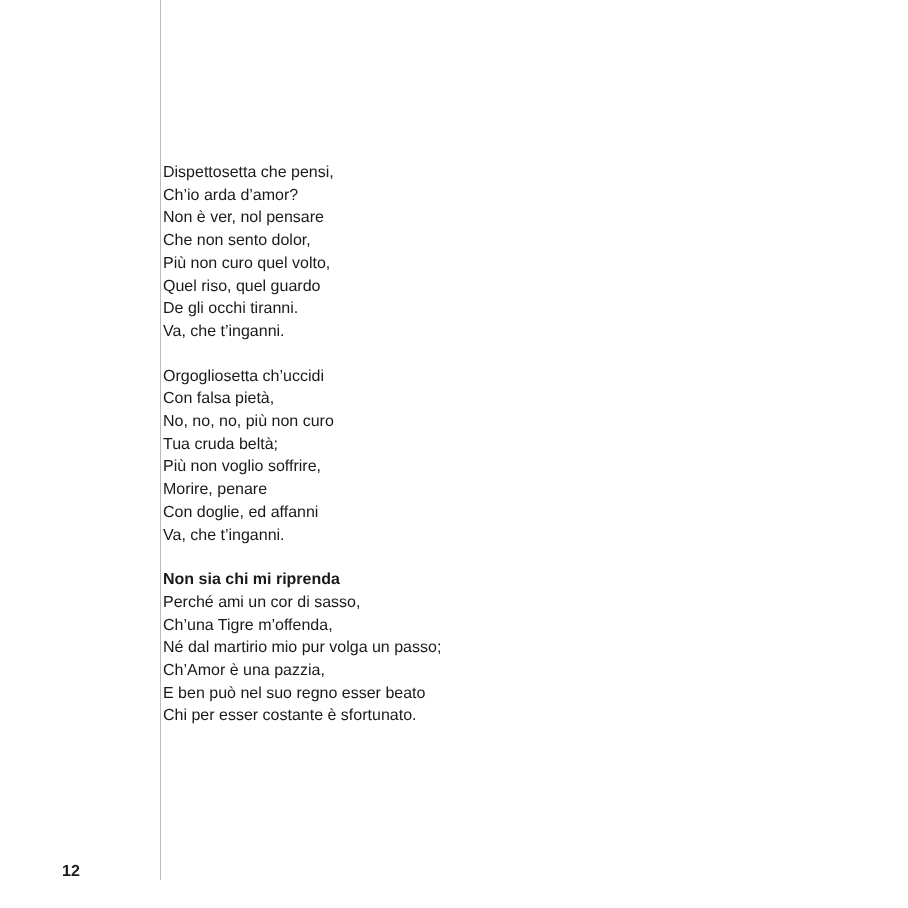Dispettosetta che pensi,
Ch’io arda d’amor?
Non è ver, nol pensare
Che non sento dolor,
Più non curo quel volto,
Quel riso, quel guardo
De gli occhi tiranni.
Va, che t’inganni.
Orgogliosetta ch’uccidi
Con falsa pietà,
No, no, no, più non curo
Tua cruda beltà;
Più non voglio soffrire,
Morire, penare
Con doglie, ed affanni
Va, che t’inganni.
Non sia chi mi riprenda
Perché ami un cor di sasso,
Ch’una Tigre m’offenda,
Né dal martirio mio pur volga un passo;
Ch’Amor è una pazzia,
E ben può nel suo regno esser beato
Chi per esser costante è sfortunato.
12